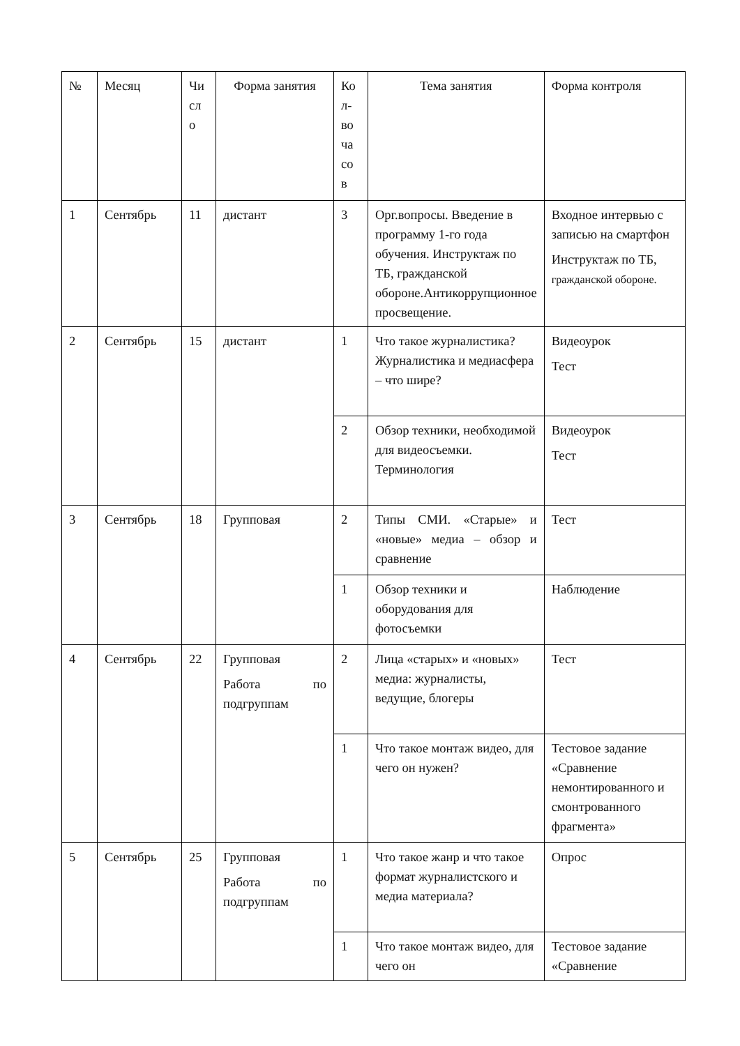| № | Месяц | Чи сл о | Форма занятия | Ко л- во ча со в | Тема занятия | Форма контроля |
| 1 | Сентябрь | 11 | дистант | 3 | Орг.вопросы. Введение в программу 1-го года обучения. Инструктаж по ТБ, гражданской обороне.Антикоррупционное просвещение. | Входное интервью с записью на смартфон Инструктаж по ТБ, гражданской обороне. |
| 2 | Сентябрь | 15 | дистант | 1 | Что такое журналистика? Журналистика и медиасфера – что шире? | Видеоурок Тест |
| | | | | 2 | Обзор техники, необходимой для видеосъемки. Терминология | Видеоурок Тест |
| 3 | Сентябрь | 18 | Групповая | 2 | Типы СМИ. «Старые» и «новые» медиа – обзор и сравнение | Тест |
| | | | | 1 | Обзор техники и оборудования для фотосъемки | Наблюдение |
| 4 | Сентябрь | 22 | Групповая Работа по подгруппам | 2 | Лица «старых» и «новых» медиа: журналисты, ведущие, блогеры | Тест |
| | | | | 1 | Что такое монтаж видео, для чего он нужен? | Тестовое задание «Сравнение немонтированного и смонтрованного фрагмента» |
| 5 | Сентябрь | 25 | Групповая Работа по подгруппам | 1 | Что такое жанр и что такое формат журналистского и медиа материала? | Опрос |
| | | | | 1 | Что такое монтаж видео, для чего он | Тестовое задание «Сравнение |